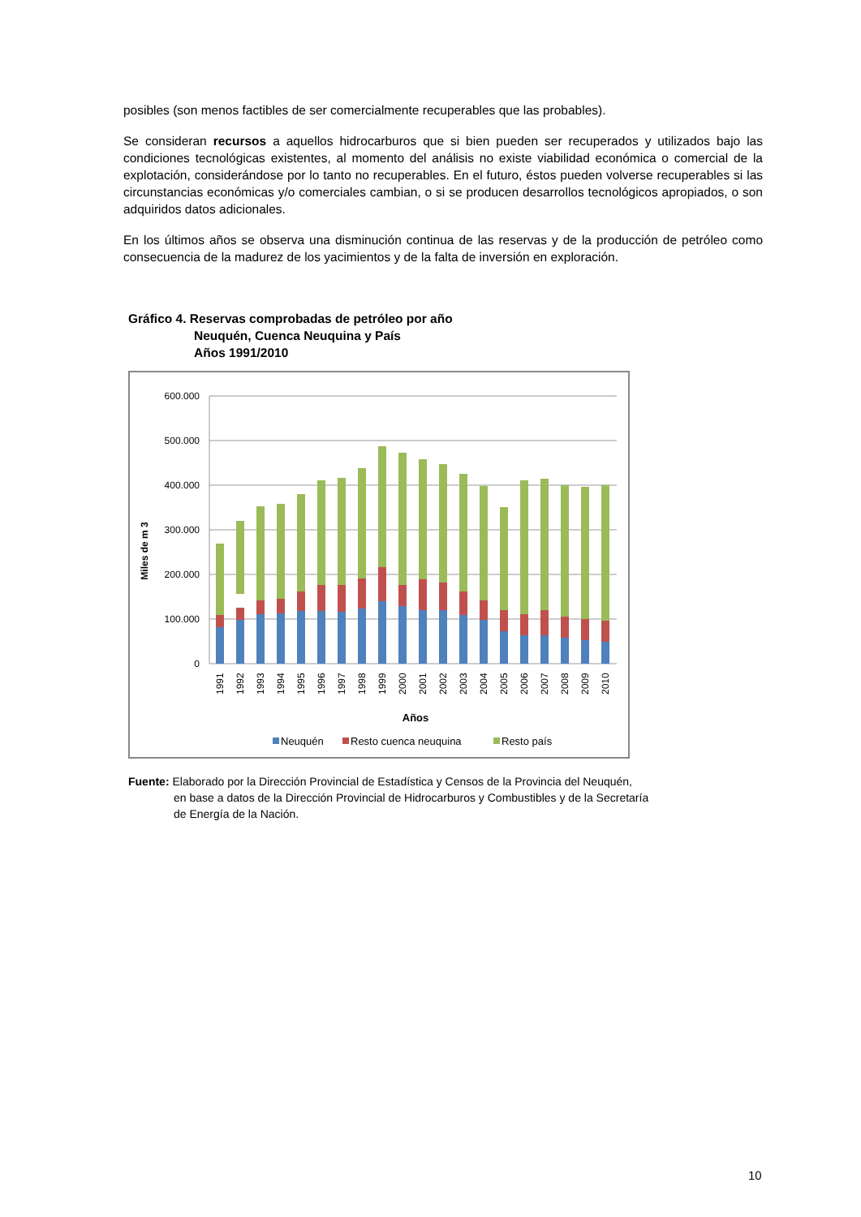posibles (son menos factibles de ser comercialmente recuperables que las probables).
Se consideran recursos a aquellos hidrocarburos que si bien pueden ser recuperados y utilizados bajo las condiciones tecnológicas existentes, al momento del análisis no existe viabilidad económica o comercial de la explotación, considerándose por lo tanto no recuperables. En el futuro, éstos pueden volverse recuperables si las circunstancias económicas y/o comerciales cambian, o si se producen desarrollos tecnológicos apropiados, o son adquiridos datos adicionales.
En los últimos años se observa una disminución continua de las reservas y de la producción de petróleo como consecuencia de la madurez de los yacimientos y de la falta de inversión en exploración.
Gráfico 4. Reservas comprobadas de petróleo por año
Neuquén, Cuenca Neuquina y País
Años 1991/2010
600.000
500.000
400.000
300.000
200.000
100.000
0
Miles de m 3
1991
1992
1993
1994
1995
1996
1997
1998
1999
2000
2001
2002
2003
2004
2005
2006
2007
2008
2009
2010
Años
Neuquén
Resto cuenca neuquina
Resto país
Fuente: Elaborado por la Dirección Provincial de Estadística y Censos de la Provincia del Neuquén,
en base a datos de la Dirección Provincial de Hidrocarburos y Combustibles y de la Secretaría
de Energía de la Nación.
10